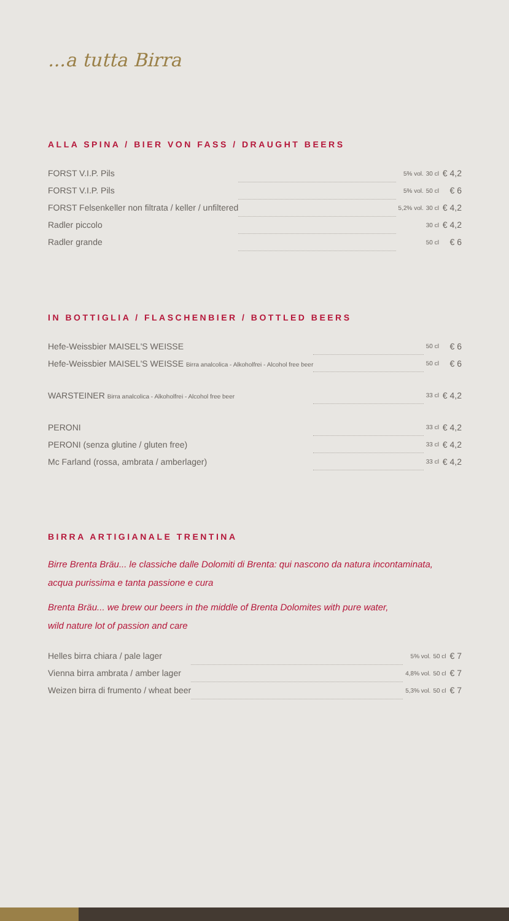...a tutta Birra
ALLA SPINA / BIER VON FASS / DRAUGHT BEERS
| FORST V.I.P. Pils | | 5% vol. | 30 cl | € 4,2 |
| FORST V.I.P. Pils | | 5% vol. | 50 cl | € 6 |
| FORST Felsenkeller non filtrata / keller / unfiltered | | 5,2% vol. | 30 cl | € 4,2 |
| Radler piccolo | | | 30 cl | € 4,2 |
| Radler grande | | | 50 cl | € 6 |
IN BOTTIGLIA / FLASCHENBIER / BOTTLED BEERS
| Hefe-Weissbier MAISEL'S WEISSE | | 50 cl | € 6 |
| Hefe-Weissbier MAISEL'S WEISSE Birra analcolica - Alkoholfrei - Alcohol free beer | | 50 cl | € 6 |
| WARSTEINER Birra analcolica - Alkoholfrei - Alcohol free beer | | 33 cl | € 4,2 |
| PERONI | | 33 cl | € 4,2 |
| PERONI (senza glutine / gluten free) | | 33 cl | € 4,2 |
| Mc Farland (rossa, ambrata / amberlager) | | 33 cl | € 4,2 |
BIRRA ARTIGIANALE TRENTINA
Birre Brenta Bräu... le classiche dalle Dolomiti di Brenta: qui nascono da natura incontaminata,
acqua purissima e tanta passione e cura
Brenta Bräu... we brew our beers in the middle of Brenta Dolomites with pure water,
wild nature lot of passion and care
| Helles birra chiara / pale lager | | 5% vol. | 50 cl | € 7 |
| Vienna birra ambrata / amber lager | | 4,8% vol. | 50 cl | € 7 |
| Weizen birra di frumento / wheat beer | | 5,3% vol. | 50 cl | € 7 |